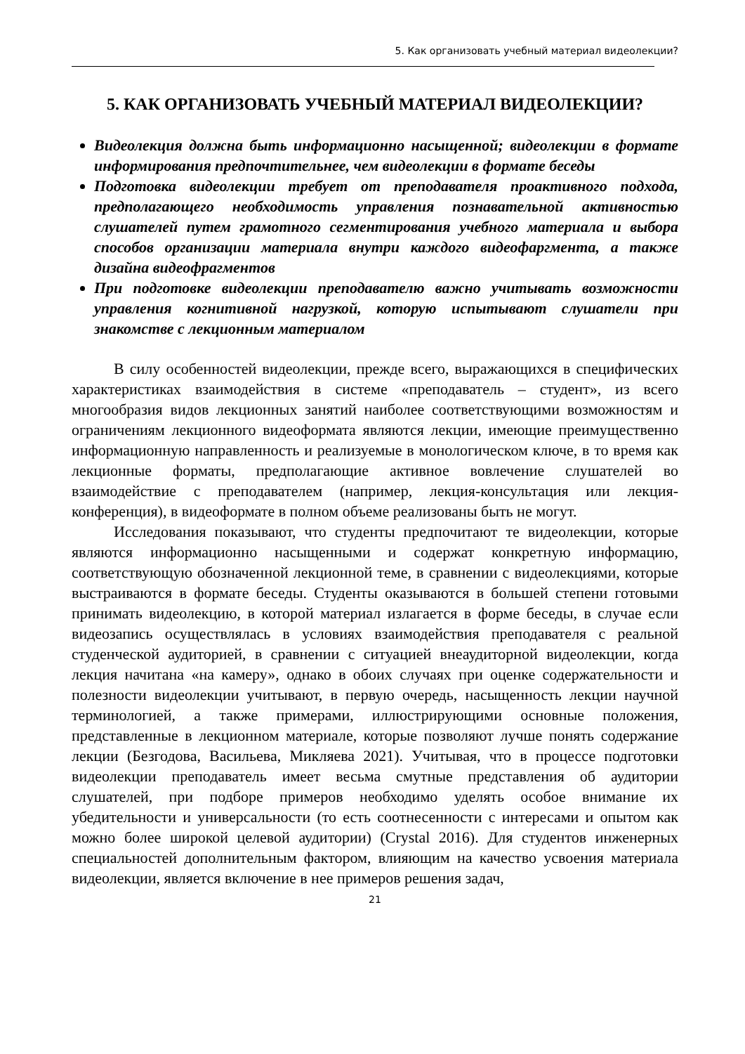5. Как организовать учебный материал видеолекции?
5. КАК ОРГАНИЗОВАТЬ УЧЕБНЫЙ МАТЕРИАЛ ВИДЕОЛЕКЦИИ?
Видеолекция должна быть информационно насыщенной; видеолекции в формате информирования предпочтительнее, чем видеолекции в формате беседы
Подготовка видеолекции требует от преподавателя проактивного подхода, предполагающего необходимость управления познавательной активностью слушателей путем грамотного сегментирования учебного материала и выбора способов организации материала внутри каждого видеофаргмента, а также дизайна видеофрагментов
При подготовке видеолекции преподавателю важно учитывать возможности управления когнитивной нагрузкой, которую испытывают слушатели при знакомстве с лекционным материалом
В силу особенностей видеолекции, прежде всего, выражающихся в специфических характеристиках взаимодействия в системе «преподаватель – студент», из всего многообразия видов лекционных занятий наиболее соответствующими возможностям и ограничениям лекционного видеоформата являются лекции, имеющие преимущественно информационную направленность и реализуемые в монологическом ключе, в то время как лекционные форматы, предполагающие активное вовлечение слушателей во взаимодействие с преподавателем (например, лекция-консультация или лекция-конференция), в видеоформате в полном объеме реализованы быть не могут.
Исследования показывают, что студенты предпочитают те видеолекции, которые являются информационно насыщенными и содержат конкретную информацию, соответствующую обозначенной лекционной теме, в сравнении с видеолекциями, которые выстраиваются в формате беседы. Студенты оказываются в большей степени готовыми принимать видеолекцию, в которой материал излагается в форме беседы, в случае если видеозапись осуществлялась в условиях взаимодействия преподавателя с реальной студенческой аудиторией, в сравнении с ситуацией внеаудиторной видеолекции, когда лекция начитана «на камеру», однако в обоих случаях при оценке содержательности и полезности видеолекции учитывают, в первую очередь, насыщенность лекции научной терминологией, а также примерами, иллюстрирующими основные положения, представленные в лекционном материале, которые позволяют лучше понять содержание лекции (Безгодова, Васильева, Микляева 2021). Учитывая, что в процессе подготовки видеолекции преподаватель имеет весьма смутные представления об аудитории слушателей, при подборе примеров необходимо уделять особое внимание их убедительности и универсальности (то есть соотнесенности с интересами и опытом как можно более широкой целевой аудитории) (Crystal 2016). Для студентов инженерных специальностей дополнительным фактором, влияющим на качество усвоения материала видеолекции, является включение в нее примеров решения задач,
21